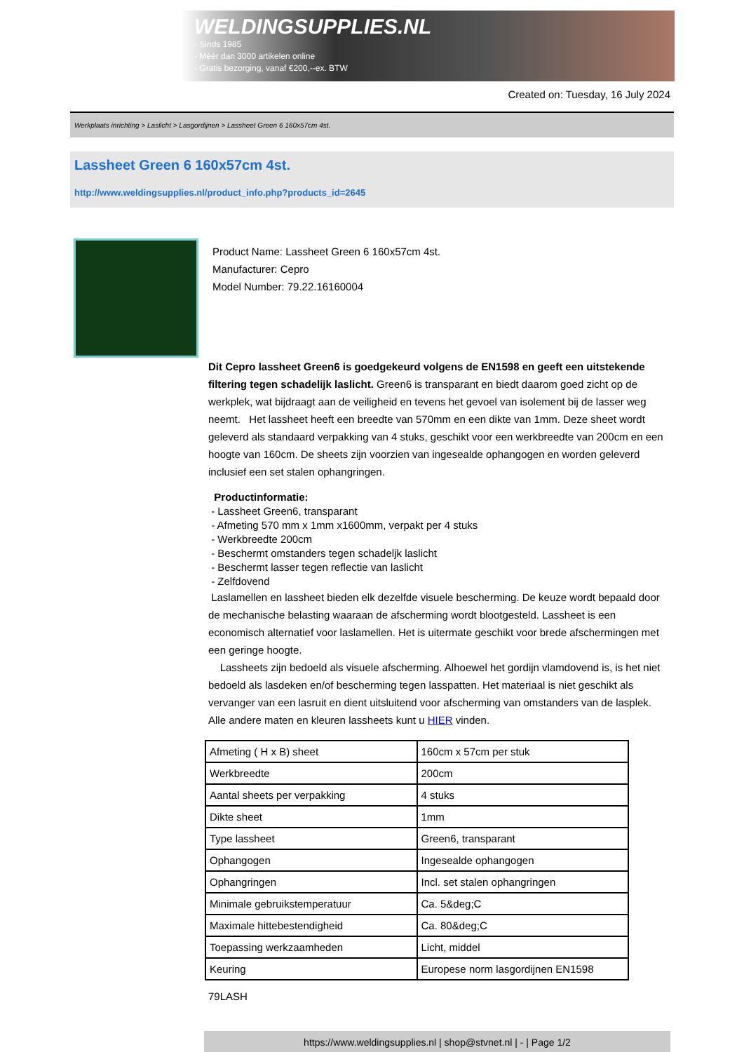WELDINGSUPPLIES.NL
- Sinds 1985
- Méér dan 3000 artikelen online
- Gratis bezorging, vanaf €200,--ex. BTW
Created on: Tuesday, 16 July 2024
Werkplaats inrichting > Laslicht > Lasgordijnen > Lassheet Green 6 160x57cm 4st.
Lassheet Green 6 160x57cm 4st.
http://www.weldingsupplies.nl/product_info.php?products_id=2645
Product Name: Lassheet Green 6 160x57cm 4st.
Manufacturer: Cepro
Model Number: 79.22.16160004
Dit Cepro lassheet Green6 is goedgekeurd volgens de EN1598 en geeft een uitstekende filtering tegen schadelijk laslicht. Green6 is transparant en biedt daarom goed zicht op de werkplek, wat bijdraagt aan de veiligheid en tevens het gevoel van isolement bij de lasser weg neemt. Het lassheet heeft een breedte van 570mm en een dikte van 1mm. Deze sheet wordt geleverd als standaard verpakking van 4 stuks, geschikt voor een werkbreedte van 200cm en een hoogte van 160cm. De sheets zijn voorzien van ingesealde ophangogen en worden geleverd inclusief een set stalen ophangringen.
Productinformatie:
- Lassheet Green6, transparant
- Afmeting 570 mm x 1mm x1600mm, verpakt per 4 stuks
- Werkbreedte 200cm
- Beschermt omstanders tegen schadeljk laslicht
- Beschermt lasser tegen reflectie van laslicht
- Zelfdovend
Laslamellen en lassheet bieden elk dezelfde visuele bescherming. De keuze wordt bepaald door de mechanische belasting waaraan de afscherming wordt blootgesteld. Lassheet is een economisch alternatief voor laslamellen. Het is uitermate geschikt voor brede afschermingen met een geringe hoogte.
Lassheets zijn bedoeld als visuele afscherming. Alhoewel het gordijn vlamdovend is, is het niet bedoeld als lasdeken en/of bescherming tegen lasspatten. Het materiaal is niet geschikt als vervanger van een lasruit en dient uitsluitend voor afscherming van omstanders van de lasplek. Alle andere maten en kleuren lassheets kunt u HIER vinden.
| Afmeting ( H x B) sheet | 160cm x 57cm per stuk |
| Werkbreedte | 200cm |
| Aantal sheets per verpakking | 4 stuks |
| Dikte sheet | 1mm |
| Type lassheet | Green6, transparant |
| Ophangogen | Ingesealde ophangogen |
| Ophangringen | Incl. set stalen ophangringen |
| Minimale gebruikstemperatuur | Ca. 5&deg;C |
| Maximale hittebestendigheid | Ca. 80&deg;C |
| Toepassing werkzaamheden | Licht, middel |
| Keuring | Europese norm lasgordijnen EN1598 |
79LASH
https://www.weldingsupplies.nl | shop@stvnet.nl | - | Page 1/2